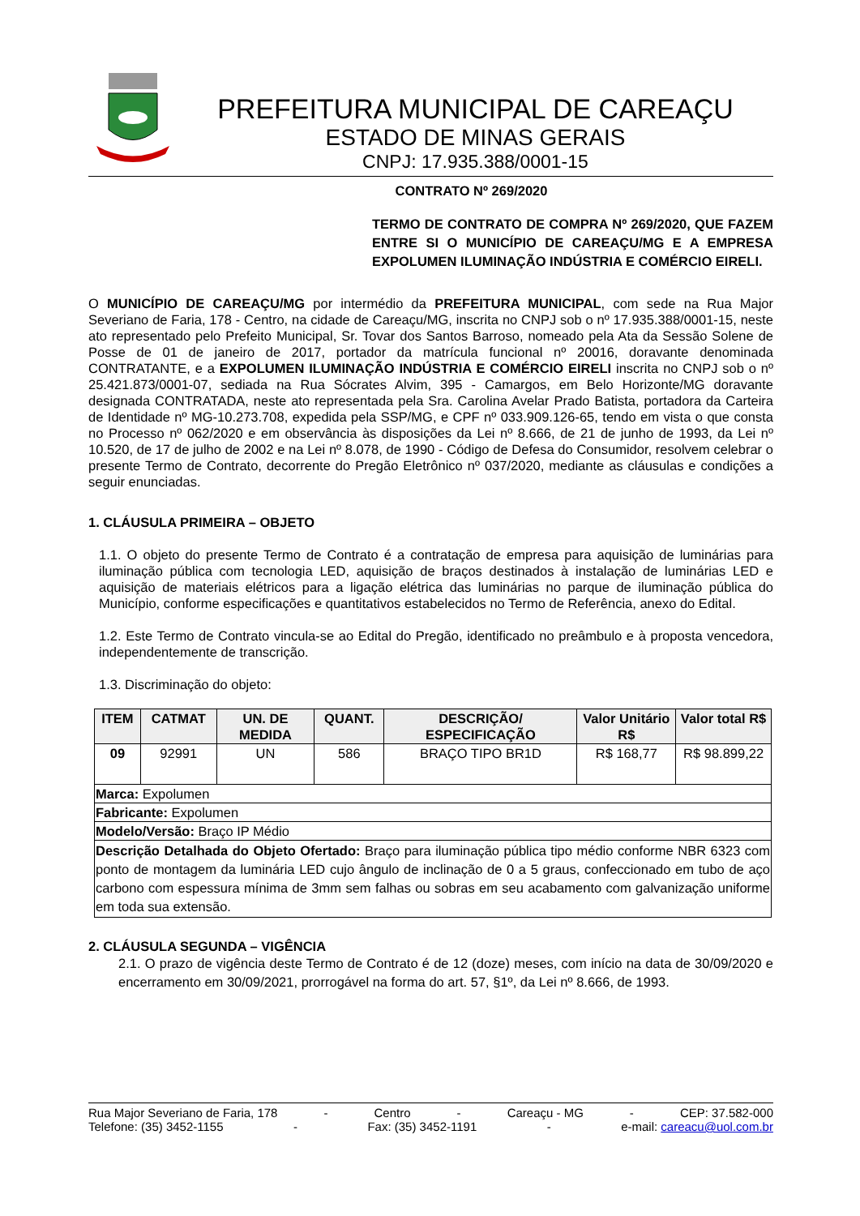PREFEITURA MUNICIPAL DE CAREAÇU
ESTADO DE MINAS GERAIS
CNPJ: 17.935.388/0001-15
CONTRATO Nº 269/2020
TERMO DE CONTRATO DE COMPRA Nº 269/2020, QUE FAZEM ENTRE SI O MUNICÍPIO DE CAREAÇU/MG E A EMPRESA EXPOLUMEN ILUMINAÇÃO INDÚSTRIA E COMÉRCIO EIRELI.
O MUNICÍPIO DE CAREAÇU/MG por intermédio da PREFEITURA MUNICIPAL, com sede na Rua Major Severiano de Faria, 178 - Centro, na cidade de Careaçu/MG, inscrita no CNPJ sob o nº 17.935.388/0001-15, neste ato representado pelo Prefeito Municipal, Sr. Tovar dos Santos Barroso, nomeado pela Ata da Sessão Solene de Posse de 01 de janeiro de 2017, portador da matrícula funcional nº 20016, doravante denominada CONTRATANTE, e a EXPOLUMEN ILUMINAÇÃO INDÚSTRIA E COMÉRCIO EIRELI inscrita no CNPJ sob o nº 25.421.873/0001-07, sediada na Rua Sócrates Alvim, 395 - Camargos, em Belo Horizonte/MG doravante designada CONTRATADA, neste ato representada pela Sra. Carolina Avelar Prado Batista, portadora da Carteira de Identidade nº MG-10.273.708, expedida pela SSP/MG, e CPF nº 033.909.126-65, tendo em vista o que consta no Processo nº 062/2020 e em observância às disposições da Lei nº 8.666, de 21 de junho de 1993, da Lei nº 10.520, de 17 de julho de 2002 e na Lei nº 8.078, de 1990 - Código de Defesa do Consumidor, resolvem celebrar o presente Termo de Contrato, decorrente do Pregão Eletrônico nº 037/2020, mediante as cláusulas e condições a seguir enunciadas.
1. CLÁUSULA PRIMEIRA – OBJETO
1.1. O objeto do presente Termo de Contrato é a contratação de empresa para aquisição de luminárias para iluminação pública com tecnologia LED, aquisição de braços destinados à instalação de luminárias LED e aquisição de materiais elétricos para a ligação elétrica das luminárias no parque de iluminação pública do Município, conforme especificações e quantitativos estabelecidos no Termo de Referência, anexo do Edital.
1.2. Este Termo de Contrato vincula-se ao Edital do Pregão, identificado no preâmbulo e à proposta vencedora, independentemente de transcrição.
1.3. Discriminação do objeto:
| ITEM | CATMAT | UN. DE MEDIDA | QUANT. | DESCRIÇÃO/ ESPECIFICAÇÃO | Valor Unitário R$ | Valor total R$ |
| --- | --- | --- | --- | --- | --- | --- |
| 09 | 92991 | UN | 586 | BRAÇO TIPO BR1D | R$ 168,77 | R$ 98.899,22 |
| Marca: Expolumen | | | | | | |
| Fabricante: Expolumen | | | | | | |
| Modelo/Versão: Braço IP Médio | | | | | | |
| Descrição Detalhada do Objeto Ofertado: Braço para iluminação pública tipo médio conforme NBR 6323 com ponto de montagem da luminária LED cujo ângulo de inclinação de 0 a 5 graus, confeccionado em tubo de aço carbono com espessura mínima de 3mm sem falhas ou sobras em seu acabamento com galvanização uniforme em toda sua extensão. | | | | | | |
2. CLÁUSULA SEGUNDA – VIGÊNCIA
2.1. O prazo de vigência deste Termo de Contrato é de 12 (doze) meses, com início na data de 30/09/2020 e encerramento em 30/09/2021, prorrogável na forma do art. 57, §1º, da Lei nº 8.666, de 1993.
Rua Major Severiano de Faria, 178 - Centro - Careaçu - MG - CEP: 37.582-000
Telefone: (35) 3452-1155 - Fax: (35) 3452-1191 - e-mail: careacu@uol.com.br